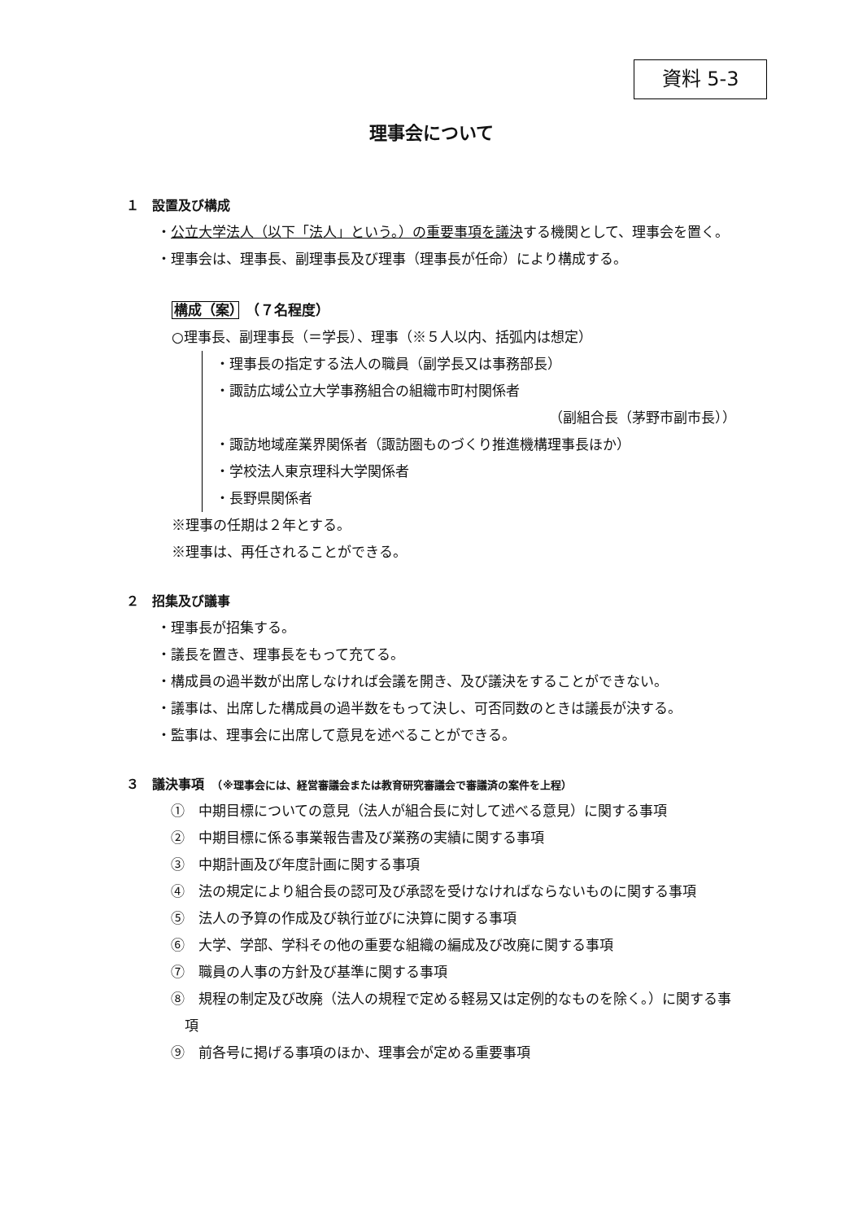資料 5-3
理事会について
１　設置及び構成
・公立大学法人（以下「法人」という。）の重要事項を議決する機関として、理事会を置く。
・理事会は、理事長、副理事長及び理事（理事長が任命）により構成する。
構成（案）　（７名程度）
○理事長、副理事長（＝学長）、理事（※５人以内、括弧内は想定）
・理事長の指定する法人の職員（副学長又は事務部長）
・諏訪広域公立大学事務組合の組織市町村関係者
（副組合長（茅野市副市長））
・諏訪地域産業界関係者（諏訪圏ものづくり推進機構理事長ほか）
・学校法人東京理科大学関係者
・長野県関係者
※理事の任期は２年とする。
※理事は、再任されることができる。
２　招集及び議事
・理事長が招集する。
・議長を置き、理事長をもって充てる。
・構成員の過半数が出席しなければ会議を開き、及び議決をすることができない。
・議事は、出席した構成員の過半数をもって決し、可否同数のときは議長が決する。
・監事は、理事会に出席して意見を述べることができる。
３　議決事項　（※理事会には、経営審議会または教育研究審議会で審議済の案件を上程）
①　中期目標についての意見（法人が組合長に対して述べる意見）に関する事項
②　中期目標に係る事業報告書及び業務の実績に関する事項
③　中期計画及び年度計画に関する事項
④　法の規定により組合長の認可及び承認を受けなければならないものに関する事項
⑤　法人の予算の作成及び執行並びに決算に関する事項
⑥　大学、学部、学科その他の重要な組織の編成及び改廃に関する事項
⑦　職員の人事の方針及び基準に関する事項
⑧　規程の制定及び改廃（法人の規程で定める軽易又は定例的なものを除く。）に関する事項
⑨　前各号に掲げる事項のほか、理事会が定める重要事項